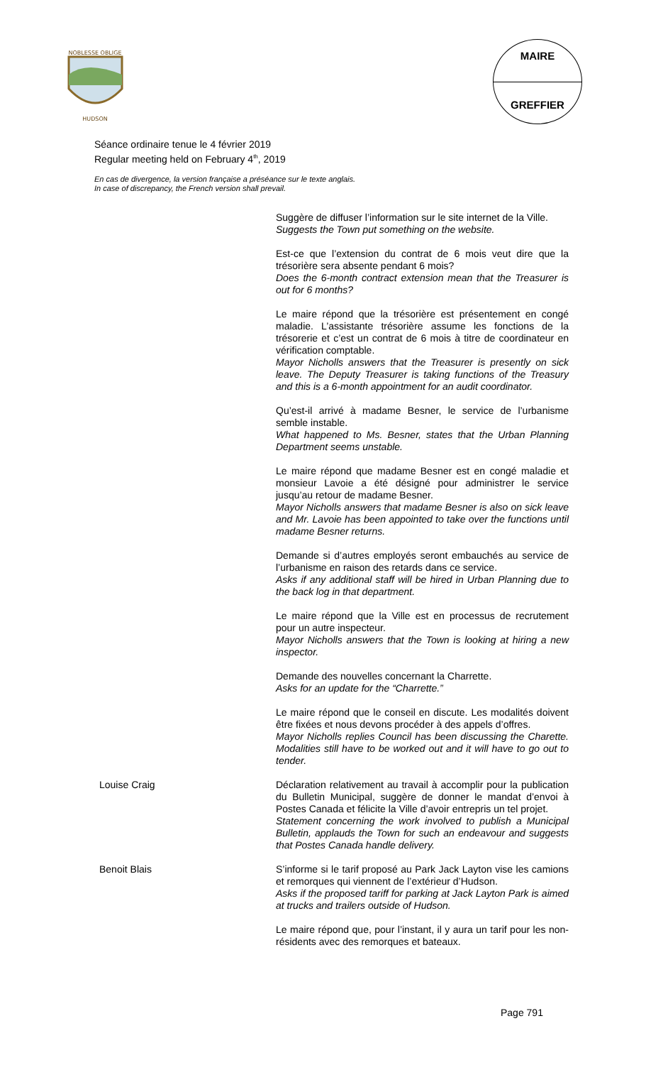NOBLESSE OBLIGE
HUDSON
MAIRE
GREFFIER
Séance ordinaire tenue le 4 février 2019
Regular meeting held on February 4<sup>th</sup>, 2019
En cas de divergence, la version française a préséance sur le texte anglais.
In case of discrepancy, the French version shall prevail.
Suggère de diffuser l’information sur le site internet de la Ville.
Suggests the Town put something on the website.
Est-ce que l’extension du contrat de 6 mois veut dire que la trésorière sera absente pendant 6 mois?
Does the 6-month contract extension mean that the Treasurer is out for 6 months?
Le maire répond que la trésorière est présentement en congé maladie. L’assistante trésorière assume les fonctions de la trésorerie et c’est un contrat de 6 mois à titre de coordinateur en vérification comptable.
Mayor Nicholls answers that the Treasurer is presently on sick leave. The Deputy Treasurer is taking functions of the Treasury and this is a 6-month appointment for an audit coordinator.
Qu’est-il arrivé à madame Besner, le service de l’urbanisme semble instable.
What happened to Ms. Besner, states that the Urban Planning Department seems unstable.
Le maire répond que madame Besner est en congé maladie et monsieur Lavoie a été désigné pour administrer le service jusqu’au retour de madame Besner.
Mayor Nicholls answers that madame Besner is also on sick leave and Mr. Lavoie has been appointed to take over the functions until madame Besner returns.
Demande si d’autres employés seront embauchés au service de l’urbanisme en raison des retards dans ce service.
Asks if any additional staff will be hired in Urban Planning due to the back log in that department.
Le maire répond que la Ville est en processus de recrutement pour un autre inspecteur.
Mayor Nicholls answers that the Town is looking at hiring a new inspector.
Demande des nouvelles concernant la Charrette.
Asks for an update for the “Charrette.”
Le maire répond que le conseil en discute. Les modalités doivent être fixées et nous devons procéder à des appels d’offres.
Mayor Nicholls replies Council has been discussing the Charette. Modalities still have to be worked out and it will have to go out to tender.
Louise Craig Déclaration relativement au travail à accomplir pour la publication du Bulletin Municipal, suggère de donner le mandat d’envoi à Postes Canada et félicite la Ville d’avoir entrepris un tel projet.
Statement concerning the work involved to publish a Municipal Bulletin, applauds the Town for such an endeavour and suggests that Postes Canada handle delivery.
Benoit Blais S’informe si le tarif proposé au Park Jack Layton vise les camions et remorques qui viennent de l’extérieur d’Hudson.
Asks if the proposed tariff for parking at Jack Layton Park is aimed at trucks and trailers outside of Hudson.
Le maire répond que, pour l’instant, il y aura un tarif pour les non-résidents avec des remorques et bateaux.
Page 791